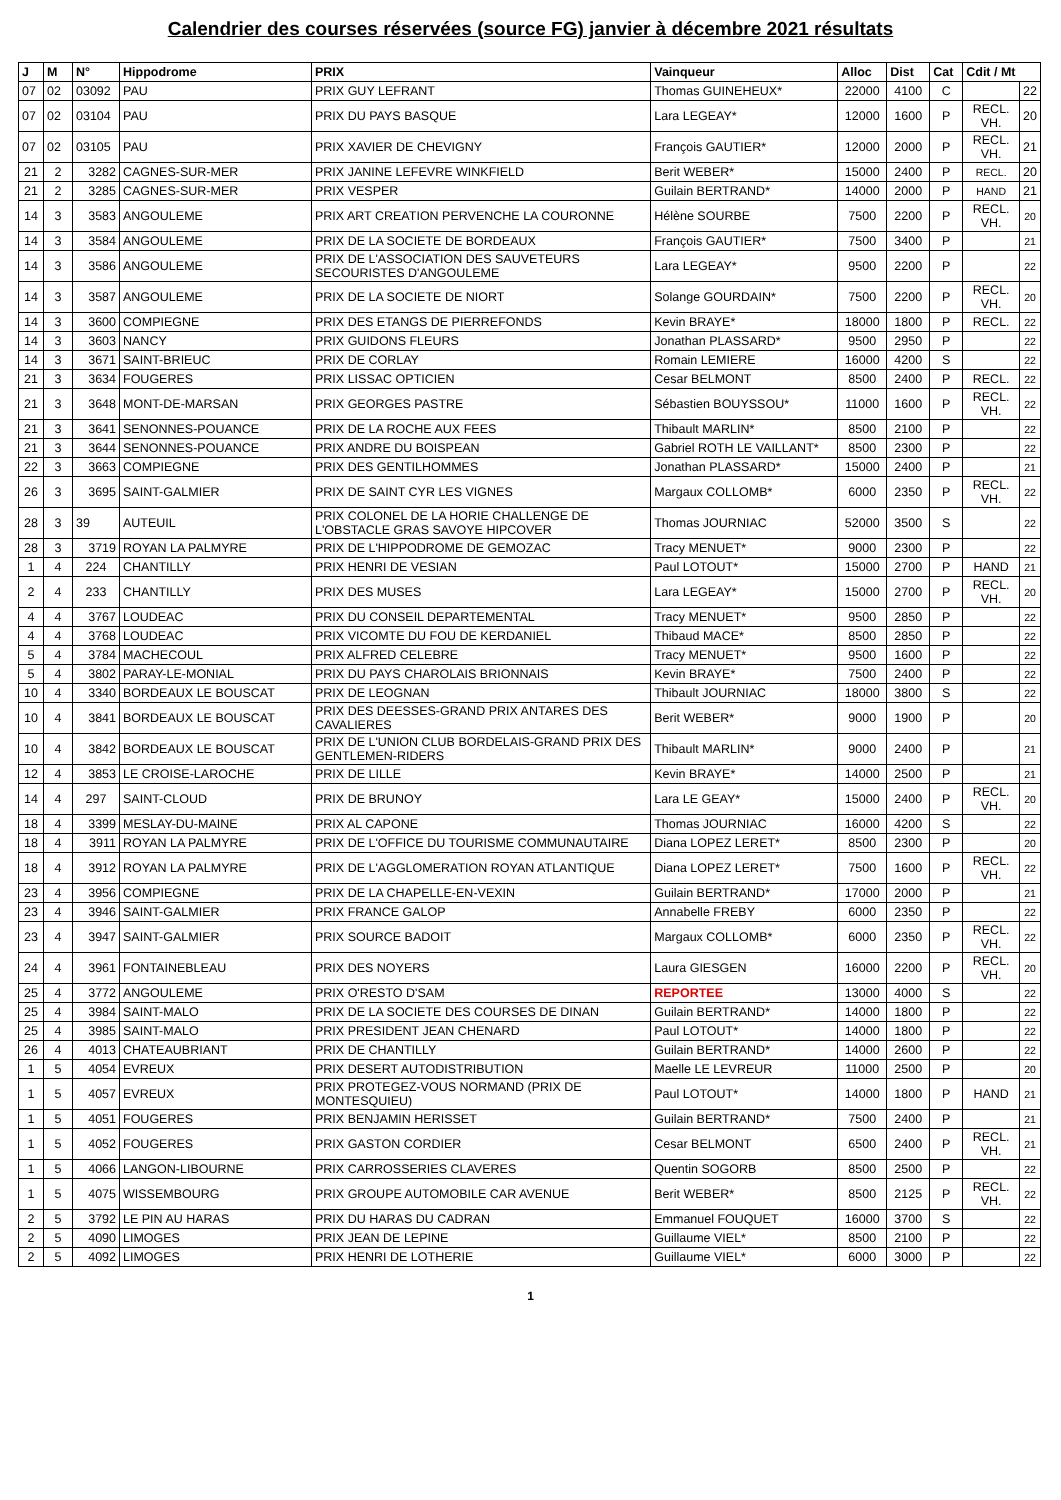Calendrier des courses réservées (source FG) janvier à décembre 2021 résultats
| J | M | N° | Hippodrome | PRIX | Vainqueur | Alloc | Dist | Cat | Cdit / Mt | |
| --- | --- | --- | --- | --- | --- | --- | --- | --- | --- | --- |
| 07 | 02 | 03092 | PAU | PRIX GUY LEFRANT | Thomas GUINEHEUX* | 22000 | 4100 | C | | 22 |
| 07 | 02 | 03104 | PAU | PRIX DU PAYS BASQUE | Lara LEGEAY* | 12000 | 1600 | P | RECL. VH. | 20 |
| 07 | 02 | 03105 | PAU | PRIX XAVIER DE CHEVIGNY | François GAUTIER* | 12000 | 2000 | P | RECL. VH. | 21 |
| 21 | 2 | 3282 | CAGNES-SUR-MER | PRIX JANINE LEFEVRE WINKFIELD | Berit WEBER* | 15000 | 2400 | P | RECL. | 20 |
| 21 | 2 | 3285 | CAGNES-SUR-MER | PRIX VESPER | Guilain BERTRAND* | 14000 | 2000 | P | HAND | 21 |
| 14 | 3 | 3583 | ANGOULEME | PRIX ART CREATION PERVENCHE LA COURONNE | Hélène SOURBE | 7500 | 2200 | P | RECL. VH. | 20 |
| 14 | 3 | 3584 | ANGOULEME | PRIX DE LA SOCIETE DE BORDEAUX | François GAUTIER* | 7500 | 3400 | P | | 21 |
| 14 | 3 | 3586 | ANGOULEME | PRIX DE L'ASSOCIATION DES SAUVETEURS SECOURISTES D'ANGOULEME | Lara LEGEAY* | 9500 | 2200 | P | | 22 |
| 14 | 3 | 3587 | ANGOULEME | PRIX DE LA SOCIETE DE NIORT | Solange GOURDAIN* | 7500 | 2200 | P | RECL. VH. | 20 |
| 14 | 3 | 3600 | COMPIEGNE | PRIX DES ETANGS DE PIERREFONDS | Kevin BRAYE* | 18000 | 1800 | P | RECL. | 22 |
| 14 | 3 | 3603 | NANCY | PRIX GUIDONS FLEURS | Jonathan PLASSARD* | 9500 | 2950 | P | | 22 |
| 14 | 3 | 3671 | SAINT-BRIEUC | PRIX DE CORLAY | Romain LEMIERE | 16000 | 4200 | S | | 22 |
| 21 | 3 | 3634 | FOUGERES | PRIX LISSAC OPTICIEN | Cesar BELMONT | 8500 | 2400 | P | RECL. | 22 |
| 21 | 3 | 3648 | MONT-DE-MARSAN | PRIX GEORGES PASTRE | Sébastien BOUYSSOU* | 11000 | 1600 | P | RECL. VH. | 22 |
| 21 | 3 | 3641 | SENONNES-POUANCE | PRIX DE LA ROCHE AUX FEES | Thibault MARLIN* | 8500 | 2100 | P | | 22 |
| 21 | 3 | 3644 | SENONNES-POUANCE | PRIX ANDRE DU BOISPEAN | Gabriel ROTH LE VAILLANT* | 8500 | 2300 | P | | 22 |
| 22 | 3 | 3663 | COMPIEGNE | PRIX DES GENTILHOMMES | Jonathan PLASSARD* | 15000 | 2400 | P | | 21 |
| 26 | 3 | 3695 | SAINT-GALMIER | PRIX DE SAINT CYR LES VIGNES | Margaux COLLOMB* | 6000 | 2350 | P | RECL. VH. | 22 |
| 28 | 3 | 39 | AUTEUIL | PRIX COLONEL DE LA HORIE CHALLENGE DE L'OBSTACLE GRAS SAVOYE HIPCOVER | Thomas JOURNIAC | 52000 | 3500 | S | | 22 |
| 28 | 3 | 3719 | ROYAN LA PALMYRE | PRIX DE L'HIPPODROME DE GEMOZAC | Tracy MENUET* | 9000 | 2300 | P | | 22 |
| 1 | 4 | 224 | CHANTILLY | PRIX HENRI DE VESIAN | Paul LOTOUT* | 15000 | 2700 | P | HAND | 21 |
| 2 | 4 | 233 | CHANTILLY | PRIX DES MUSES | Lara LEGEAY* | 15000 | 2700 | P | RECL. VH. | 20 |
| 4 | 4 | 3767 | LOUDEAC | PRIX DU CONSEIL DEPARTEMENTAL | Tracy MENUET* | 9500 | 2850 | P | | 22 |
| 4 | 4 | 3768 | LOUDEAC | PRIX VICOMTE DU FOU DE KERDANIEL | Thibaud MACE* | 8500 | 2850 | P | | 22 |
| 5 | 4 | 3784 | MACHECOUL | PRIX ALFRED CELEBRE | Tracy MENUET* | 9500 | 1600 | P | | 22 |
| 5 | 4 | 3802 | PARAY-LE-MONIAL | PRIX DU PAYS CHAROLAIS BRIONNAIS | Kevin BRAYE* | 7500 | 2400 | P | | 22 |
| 10 | 4 | 3340 | BORDEAUX LE BOUSCAT | PRIX DE LEOGNAN | Thibault JOURNIAC | 18000 | 3800 | S | | 22 |
| 10 | 4 | 3841 | BORDEAUX LE BOUSCAT | PRIX DES DEESSES-GRAND PRIX ANTARES DES CAVALIERES | Berit WEBER* | 9000 | 1900 | P | | 20 |
| 10 | 4 | 3842 | BORDEAUX LE BOUSCAT | PRIX DE L'UNION CLUB BORDELAIS-GRAND PRIX DES GENTLEMEN-RIDERS | Thibault MARLIN* | 9000 | 2400 | P | | 21 |
| 12 | 4 | 3853 | LE CROISE-LAROCHE | PRIX DE LILLE | Kevin BRAYE* | 14000 | 2500 | P | | 21 |
| 14 | 4 | 297 | SAINT-CLOUD | PRIX DE BRUNOY | Lara LE GEAY* | 15000 | 2400 | P | RECL. VH. | 20 |
| 18 | 4 | 3399 | MESLAY-DU-MAINE | PRIX AL CAPONE | Thomas JOURNIAC | 16000 | 4200 | S | | 22 |
| 18 | 4 | 3911 | ROYAN LA PALMYRE | PRIX DE L'OFFICE DU TOURISME COMMUNAUTAIRE | Diana LOPEZ LERET* | 8500 | 2300 | P | | 20 |
| 18 | 4 | 3912 | ROYAN LA PALMYRE | PRIX DE L'AGGLOMERATION ROYAN ATLANTIQUE | Diana LOPEZ LERET* | 7500 | 1600 | P | RECL. VH. | 22 |
| 23 | 4 | 3956 | COMPIEGNE | PRIX DE LA CHAPELLE-EN-VEXIN | Guilain BERTRAND* | 17000 | 2000 | P | | 21 |
| 23 | 4 | 3946 | SAINT-GALMIER | PRIX FRANCE GALOP | Annabelle FREBY | 6000 | 2350 | P | | 22 |
| 23 | 4 | 3947 | SAINT-GALMIER | PRIX SOURCE BADOIT | Margaux COLLOMB* | 6000 | 2350 | P | RECL. VH. | 22 |
| 24 | 4 | 3961 | FONTAINEBLEAU | PRIX DES NOYERS | Laura GIESGEN | 16000 | 2200 | P | RECL. VH. | 20 |
| 25 | 4 | 3772 | ANGOULEME | PRIX O'RESTO D'SAM | REPORTEE | 13000 | 4000 | S | | 22 |
| 25 | 4 | 3984 | SAINT-MALO | PRIX DE LA SOCIETE DES COURSES DE DINAN | Guilain BERTRAND* | 14000 | 1800 | P | | 22 |
| 25 | 4 | 3985 | SAINT-MALO | PRIX PRESIDENT JEAN CHENARD | Paul LOTOUT* | 14000 | 1800 | P | | 22 |
| 26 | 4 | 4013 | CHATEAUBRIANT | PRIX DE CHANTILLY | Guilain BERTRAND* | 14000 | 2600 | P | | 22 |
| 1 | 5 | 4054 | EVREUX | PRIX DESERT AUTODISTRIBUTION | Maelle LE LEVREUR | 11000 | 2500 | P | | 20 |
| 1 | 5 | 4057 | EVREUX | PRIX PROTEGEZ-VOUS NORMAND (PRIX DE MONTESQUIEU) | Paul LOTOUT* | 14000 | 1800 | P | HAND | 21 |
| 1 | 5 | 4051 | FOUGERES | PRIX BENJAMIN HERISSET | Guilain BERTRAND* | 7500 | 2400 | P | | 21 |
| 1 | 5 | 4052 | FOUGERES | PRIX GASTON CORDIER | Cesar BELMONT | 6500 | 2400 | P | RECL. VH. | 21 |
| 1 | 5 | 4066 | LANGON-LIBOURNE | PRIX CARROSSERIES CLAVERES | Quentin SOGORB | 8500 | 2500 | P | | 22 |
| 1 | 5 | 4075 | WISSEMBOURG | PRIX GROUPE AUTOMOBILE CAR AVENUE | Berit WEBER* | 8500 | 2125 | P | RECL. VH. | 22 |
| 2 | 5 | 3792 | LE PIN AU HARAS | PRIX DU HARAS DU CADRAN | Emmanuel FOUQUET | 16000 | 3700 | S | | 22 |
| 2 | 5 | 4090 | LIMOGES | PRIX JEAN DE LEPINE | Guillaume VIEL* | 8500 | 2100 | P | | 22 |
| 2 | 5 | 4092 | LIMOGES | PRIX HENRI DE LOTHERIE | Guillaume VIEL* | 6000 | 3000 | P | | 22 |
1